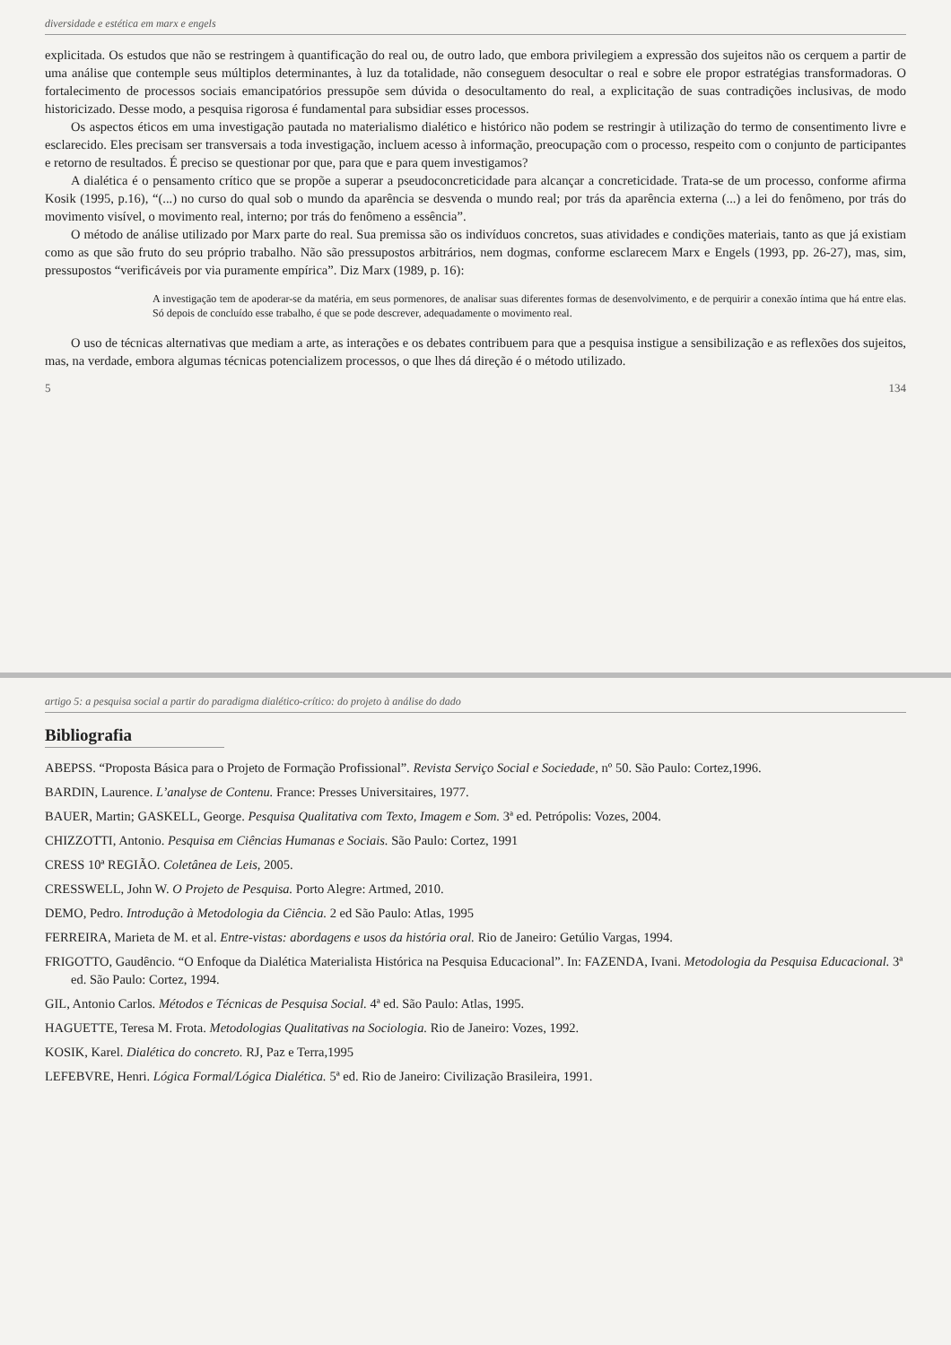diversidade e estética em marx e engels
explicitada. Os estudos que não se restringem à quantificação do real ou, de outro lado, que embora privilegiem a expressão dos sujeitos não os cerquem a partir de uma análise que contemple seus múltiplos determinantes, à luz da totalidade, não conseguem desocultar o real e sobre ele propor estratégias transformadoras. O fortalecimento de processos sociais emancipatórios pressupõe sem dúvida o desocultamento do real, a explicitação de suas contradições inclusivas, de modo historicizado. Desse modo, a pesquisa rigorosa é fundamental para subsidiar esses processos.
Os aspectos éticos em uma investigação pautada no materialismo dialético e histórico não podem se restringir à utilização do termo de consentimento livre e esclarecido. Eles precisam ser transversais a toda investigação, incluem acesso à informação, preocupação com o processo, respeito com o conjunto de participantes e retorno de resultados. É preciso se questionar por que, para que e para quem investigamos?
A dialética é o pensamento crítico que se propõe a superar a pseudoconcreticidade para alcançar a concreticidade. Trata-se de um processo, conforme afirma Kosik (1995, p.16), “(...) no curso do qual sob o mundo da aparência se desvenda o mundo real; por trás da aparência externa (...) a lei do fenômeno, por trás do movimento visível, o movimento real, interno; por trás do fenômeno a essência”.
O método de análise utilizado por Marx parte do real. Sua premissa são os indivíduos concretos, suas atividades e condições materiais, tanto as que já existiam como as que são fruto do seu próprio trabalho. Não são pressupostos arbitrários, nem dogmas, conforme esclarecem Marx e Engels (1993, pp. 26-27), mas, sim, pressupostos “verificáveis por via puramente empírica”. Diz Marx (1989, p. 16):
A investigação tem de apoderar-se da matéria, em seus pormenores, de analisar suas diferentes formas de desenvolvimento, e de perquirir a conexão íntima que há entre elas. Só depois de concluído esse trabalho, é que se pode descrever, adequadamente o movimento real.
O uso de técnicas alternativas que mediam a arte, as interações e os debates contribuem para que a pesquisa instigue a sensibilização e as reflexões dos sujeitos, mas, na verdade, embora algumas técnicas potencializem processos, o que lhes dá direção é o método utilizado.
5 134
artigo 5: a pesquisa social a partir do paradigma dialético-crítico: do projeto à análise do dado
Bibliografia
ABEPSS. “Proposta Básica para o Projeto de Formação Profissional”. Revista Serviço Social e Sociedade, nº 50. São Paulo: Cortez,1996.
BARDIN, Laurence. L’analyse de Contenu. France: Presses Universitaires, 1977.
BAUER, Martin; GASKELL, George. Pesquisa Qualitativa com Texto, Imagem e Som. 3ª ed. Petrópolis: Vozes, 2004.
CHIZZOTTI, Antonio. Pesquisa em Ciências Humanas e Sociais. São Paulo: Cortez, 1991
CRESS 10ª REGIÃO. Coletânea de Leis, 2005.
CRESSWELL, John W. O Projeto de Pesquisa. Porto Alegre: Artmed, 2010.
DEMO, Pedro. Introdução à Metodologia da Ciência. 2 ed São Paulo: Atlas, 1995
FERREIRA, Marieta de M. et al. Entre-vistas: abordagens e usos da história oral. Rio de Janeiro: Getúlio Vargas, 1994.
FRIGOTTO, Gaudêncio. “O Enfoque da Dialética Materialista Histórica na Pesquisa Educacional”. In: FAZENDA, Ivani. Metodologia da Pesquisa Educacional. 3ª ed. São Paulo: Cortez, 1994.
GIL, Antonio Carlos. Métodos e Técnicas de Pesquisa Social. 4ª ed. São Paulo: Atlas, 1995.
HAGUETTE, Teresa M. Frota. Metodologias Qualitativas na Sociologia. Rio de Janeiro: Vozes, 1992.
KOSIK, Karel. Dialética do concreto. RJ, Paz e Terra,1995
LEFEBVRE, Henri. Lógica Formal/Lógica Dialética. 5ª ed. Rio de Janeiro: Civilização Brasileira, 1991.